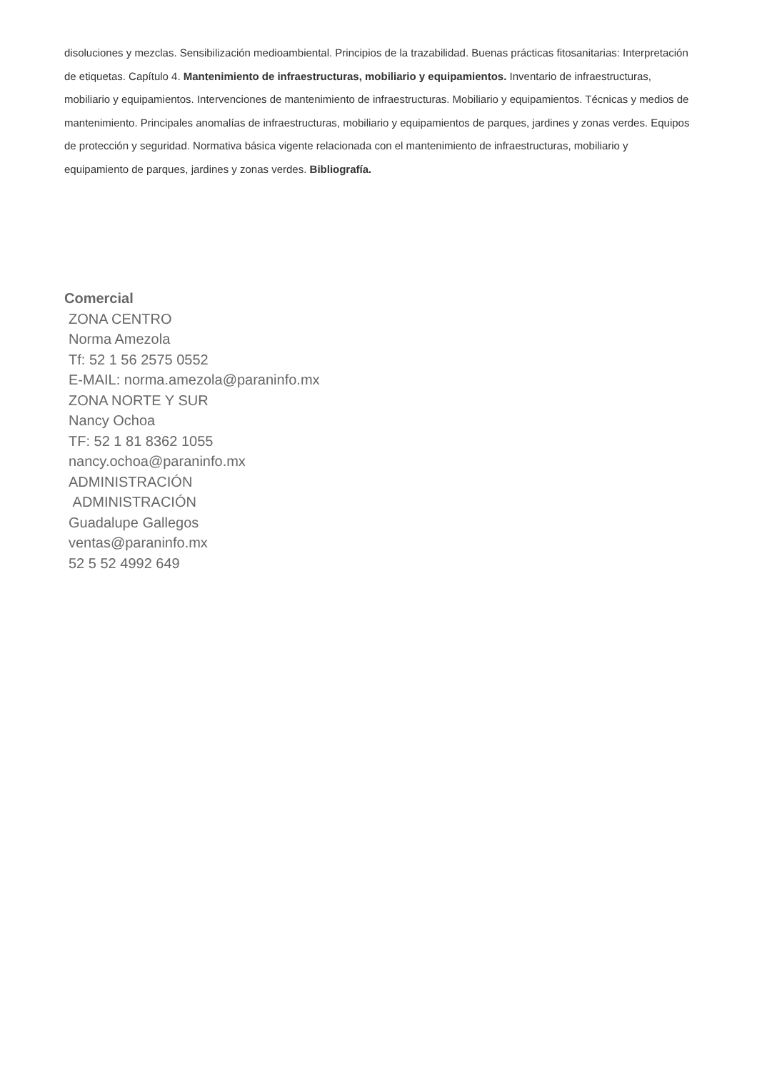disoluciones y mezclas. Sensibilización medioambiental. Principios de la trazabilidad. Buenas prácticas fitosanitarias: Interpretación de etiquetas. Capítulo 4. Mantenimiento de infraestructuras, mobiliario y equipamientos. Inventario de infraestructuras, mobiliario y equipamientos. Intervenciones de mantenimiento de infraestructuras. Mobiliario y equipamientos. Técnicas y medios de mantenimiento. Principales anomalías de infraestructuras, mobiliario y equipamientos de parques, jardines y zonas verdes. Equipos de protección y seguridad. Normativa básica vigente relacionada con el mantenimiento de infraestructuras, mobiliario y equipamiento de parques, jardines y zonas verdes. Bibliografía.
Comercial
ZONA CENTRO
Norma Amezola
Tf: 52 1 56 2575 0552
E-MAIL: norma.amezola@paraninfo.mx
ZONA NORTE Y SUR
Nancy Ochoa
TF: 52 1 81 8362 1055
nancy.ochoa@paraninfo.mx
ADMINISTRACIÓN
ADMINISTRACIÓN
Guadalupe Gallegos
ventas@paraninfo.mx
52 5 52 4992 649